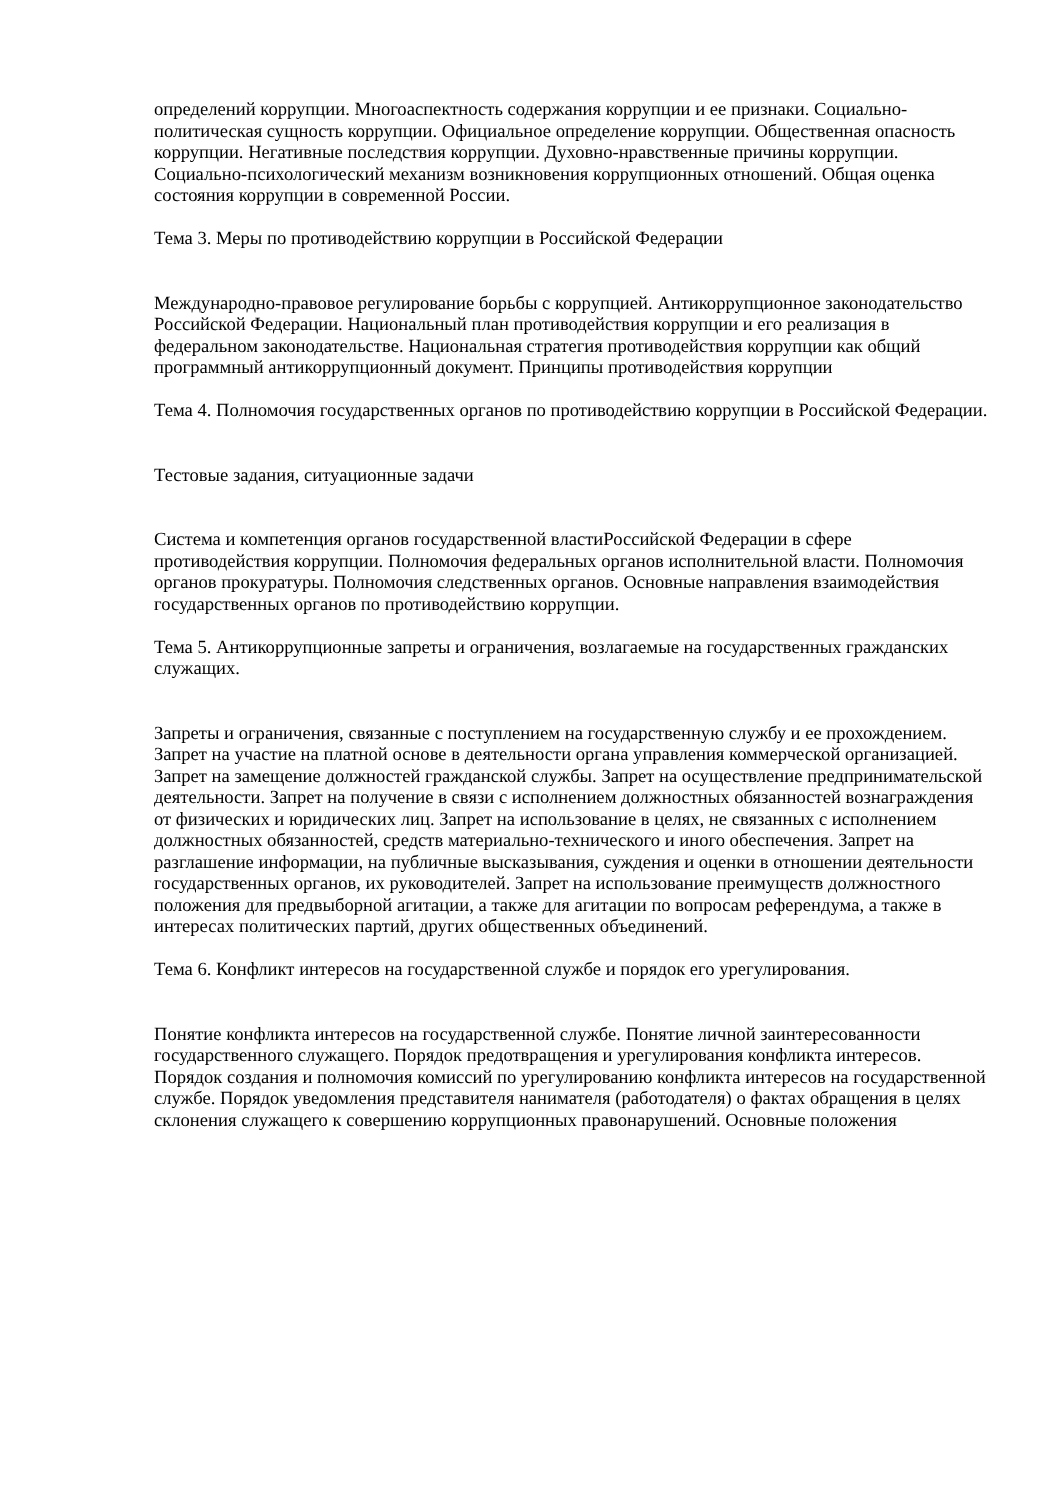определений коррупции. Многоаспектность содержания коррупции и ее признаки. Социально-политическая сущность коррупции. Официальное определение коррупции. Общественная опасность коррупции. Негативные последствия коррупции. Духовно-нравственные причины коррупции. Социально-психологический механизм возникновения коррупционных отношений. Общая оценка состояния коррупции в современной России.
Тема 3. Меры по противодействию коррупции в Российской Федерации
Международно-правовое регулирование борьбы с коррупцией. Антикоррупционное законодательство Российской Федерации. Национальный план противодействия коррупции и его реализация в федеральном законодательстве. Национальная стратегия противодействия коррупции как общий программный антикоррупционный документ. Принципы противодействия коррупции
Тема 4. Полномочия государственных органов по противодействию коррупции в Российской Федерации.
Тестовые задания, ситуационные задачи
Система и компетенция органов государственной властиРоссийской Федерации в сфере противодействия коррупции. Полномочия федеральных органов исполнительной власти. Полномочия органов прокуратуры. Полномочия следственных органов. Основные направления взаимодействия государственных органов по противодействию коррупции.
Тема 5. Антикоррупционные запреты и ограничения, возлагаемые на государственных гражданских служащих.
Запреты и ограничения, связанные с поступлением на государственную службу и ее прохождением. Запрет на участие на платной основе в деятельности органа управления коммерческой организацией. Запрет на замещение должностей гражданской службы. Запрет на осуществление предпринимательской деятельности. Запрет на получение в связи с исполнением должностных обязанностей вознаграждения от физических и юридических лиц. Запрет на использование в целях, не связанных с исполнением должностных обязанностей, средств материально-технического и иного обеспечения. Запрет на разглашение информации, на публичные высказывания, суждения и оценки в отношении деятельности государственных органов, их руководителей. Запрет на использование преимуществ должностного положения для предвыборной агитации, а также для агитации по вопросам референдума, а также в интересах политических партий, других общественных объединений.
Тема 6. Конфликт интересов на государственной службе и порядок его урегулирования.
Понятие конфликта интересов на государственной службе. Понятие личной заинтересованности государственного служащего. Порядок предотвращения и урегулирования конфликта интересов. Порядок создания и полномочия комиссий по урегулированию конфликта интересов на государственной службе. Порядок уведомления представителя нанимателя (работодателя) о фактах обращения в целях склонения служащего к совершению коррупционных правонарушений. Основные положения